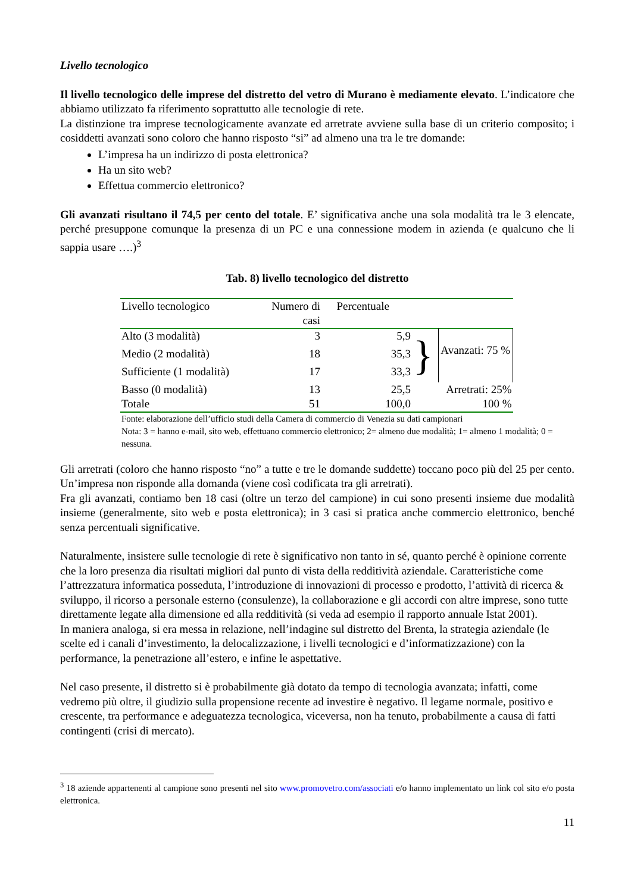Livello tecnologico
Il livello tecnologico delle imprese del distretto del vetro di Murano è mediamente elevato. L’indicatore che abbiamo utilizzato fa riferimento soprattutto alle tecnologie di rete.
La distinzione tra imprese tecnologicamente avanzate ed arretrate avviene sulla base di un criterio composito; i cosiddetti avanzati sono coloro che hanno risposto “si” ad almeno una tra le tre domande:
L’impresa ha un indirizzo di posta elettronica?
Ha un sito web?
Effettua commercio elettronico?
Gli avanzati risultano il 74,5 per cento del totale. E’ significativa anche una sola modalità tra le 3 elencate, perché presuppone comunque la presenza di un PC e una connessione modem in azienda (e qualcuno che li sappia usare ….)<sup>3</sup>
Tab. 8) livello tecnologico del distretto
| Livello tecnologico | Numero di casi | Percentuale | | |
| Alto (3 modalità) | 3 | 5,9 | } | Avanzati: 75 % |
| Medio (2 modalità) | 18 | 35,3 | | |
| Sufficiente (1 modalità) | 17 | 33,3 | | |
| Basso (0 modalità) | 13 | 25,5 | | Arretrati: 25% |
| Totale | 51 | 100,0 | | 100 % |
Fonte: elaborazione dell’ufficio studi della Camera di commercio di Venezia su dati campionari
Nota: 3 = hanno e-mail, sito web, effettuano commercio elettronico; 2= almeno due modalità; 1= almeno 1 modalità; 0 = nessuna.
Gli arretrati (coloro che hanno risposto “no” a tutte e tre le domande suddette) toccano poco più del 25 per cento. Un’impresa non risponde alla domanda (viene così codificata tra gli arretrati).
Fra gli avanzati, contiamo ben 18 casi (oltre un terzo del campione) in cui sono presenti insieme due modalità insieme (generalmente, sito web e posta elettronica); in 3 casi si pratica anche commercio elettronico, benché senza percentuali significative.
Naturalmente, insistere sulle tecnologie di rete è significativo non tanto in sé, quanto perché è opinione corrente che la loro presenza dia risultati migliori dal punto di vista della redditività aziendale. Caratteristiche come l’attrezzatura informatica posseduta, l’introduzione di innovazioni di processo e prodotto, l’attività di ricerca & sviluppo, il ricorso a personale esterno (consulenze), la collaborazione e gli accordi con altre imprese, sono tutte direttamente legate alla dimensione ed alla redditività (si veda ad esempio il rapporto annuale Istat 2001).
In maniera analoga, si era messa in relazione, nell’indagine sul distretto del Brenta, la strategia aziendale (le scelte ed i canali d’investimento, la delocalizzazione, i livelli tecnologici e d’informatizzazione) con la performance, la penetrazione all’estero, e infine le aspettative.
Nel caso presente, il distretto si è probabilmente già dotato da tempo di tecnologia avanzata; infatti, come vedremo più oltre, il giudizio sulla propensione recente ad investire è negativo. Il legame normale, positivo e crescente, tra performance e adeguatezza tecnologica, viceversa, non ha tenuto, probabilmente a causa di fatti contingenti (crisi di mercato).
<sup>3</sup> 18 aziende appartenenti al campione sono presenti nel sito www.promovetro.com/associati e/o hanno implementato un link col sito e/o posta elettronica.
11